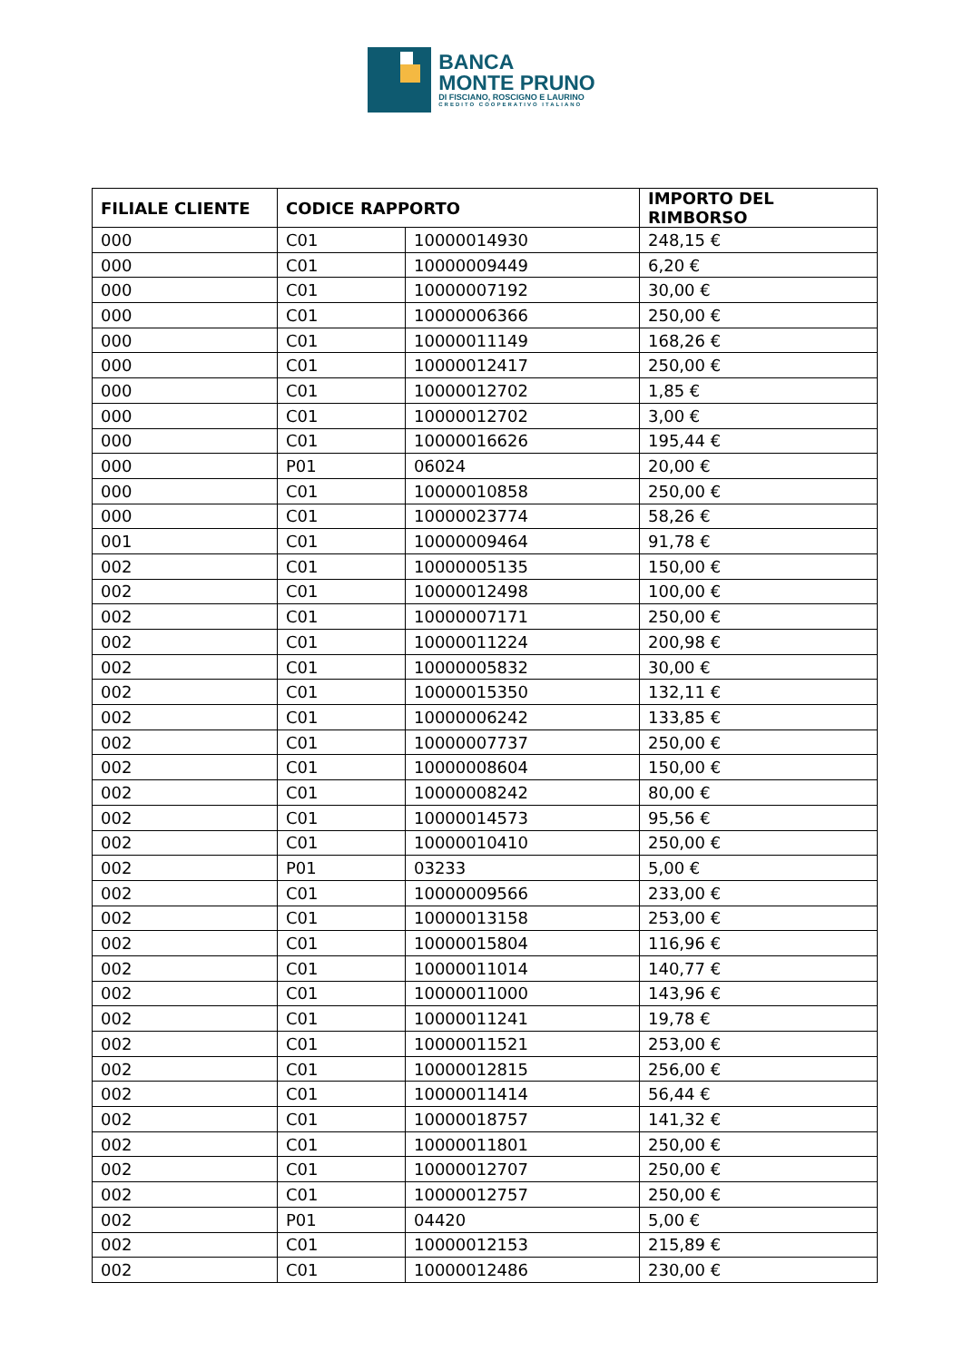BANCA
MONTE PRUNO
DI FISCIANO, ROSCIGNO E LAURINO
CREDITO COOPERATIVO ITALIANO
| FILIALE CLIENTE | CODICE RAPPORTO | | IMPORTO DEL RIMBORSO |
| --- | --- | --- | --- |
| 000 | C01 | 10000014930 | 248,15 € |
| 000 | C01 | 10000009449 | 6,20 € |
| 000 | C01 | 10000007192 | 30,00 € |
| 000 | C01 | 10000006366 | 250,00 € |
| 000 | C01 | 10000011149 | 168,26 € |
| 000 | C01 | 10000012417 | 250,00 € |
| 000 | C01 | 10000012702 | 1,85 € |
| 000 | C01 | 10000012702 | 3,00 € |
| 000 | C01 | 10000016626 | 195,44 € |
| 000 | P01 | 06024 | 20,00 € |
| 000 | C01 | 10000010858 | 250,00 € |
| 000 | C01 | 10000023774 | 58,26 € |
| 001 | C01 | 10000009464 | 91,78 € |
| 002 | C01 | 10000005135 | 150,00 € |
| 002 | C01 | 10000012498 | 100,00 € |
| 002 | C01 | 10000007171 | 250,00 € |
| 002 | C01 | 10000011224 | 200,98 € |
| 002 | C01 | 10000005832 | 30,00 € |
| 002 | C01 | 10000015350 | 132,11 € |
| 002 | C01 | 10000006242 | 133,85 € |
| 002 | C01 | 10000007737 | 250,00 € |
| 002 | C01 | 10000008604 | 150,00 € |
| 002 | C01 | 10000008242 | 80,00 € |
| 002 | C01 | 10000014573 | 95,56 € |
| 002 | C01 | 10000010410 | 250,00 € |
| 002 | P01 | 03233 | 5,00 € |
| 002 | C01 | 10000009566 | 233,00 € |
| 002 | C01 | 10000013158 | 253,00 € |
| 002 | C01 | 10000015804 | 116,96 € |
| 002 | C01 | 10000011014 | 140,77 € |
| 002 | C01 | 10000011000 | 143,96 € |
| 002 | C01 | 10000011241 | 19,78 € |
| 002 | C01 | 10000011521 | 253,00 € |
| 002 | C01 | 10000012815 | 256,00 € |
| 002 | C01 | 10000011414 | 56,44 € |
| 002 | C01 | 10000018757 | 141,32 € |
| 002 | C01 | 10000011801 | 250,00 € |
| 002 | C01 | 10000012707 | 250,00 € |
| 002 | C01 | 10000012757 | 250,00 € |
| 002 | P01 | 04420 | 5,00 € |
| 002 | C01 | 10000012153 | 215,89 € |
| 002 | C01 | 10000012486 | 230,00 € |